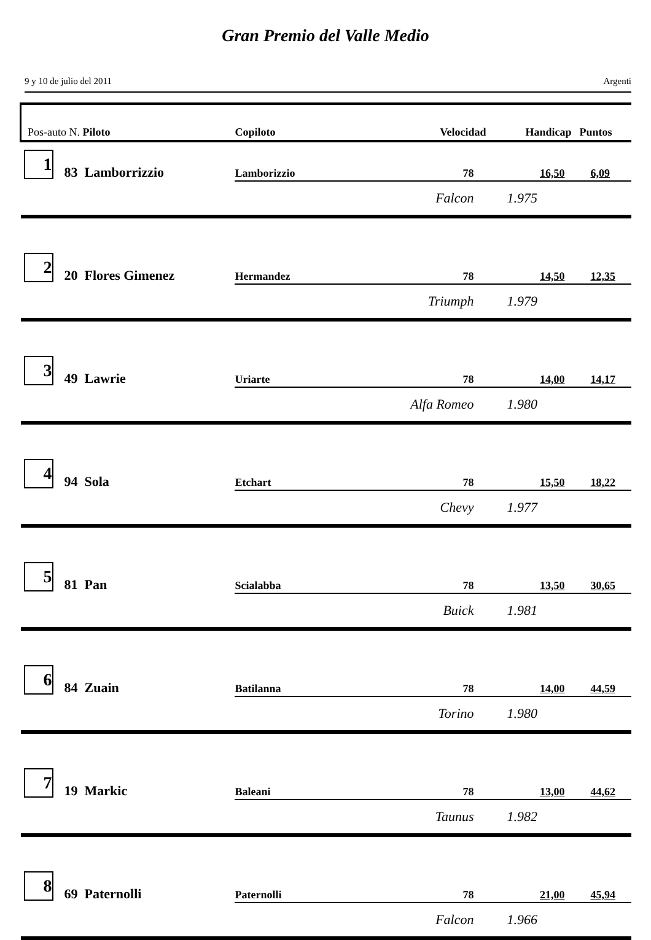Gran Premio del Valle Medio
9 y 10 de julio del 2011 Argenti
| Pos-auto N. Piloto | | Copiloto | Velocidad | Handicap | Puntos |
| --- | --- | --- | --- | --- | --- |
| 1 | 83 Lamborrizzio | Lamborizzio | 78 | 16,50 | 6,09 |
| | | | Falcon | 1.975 | |
| 2 | 20 Flores Gimenez | Hermandez | 78 | 14,50 | 12,35 |
| | | | Triumph | 1.979 | |
| 3 | 49 Lawrie | Uriarte | 78 | 14,00 | 14,17 |
| | | | Alfa Romeo | 1.980 | |
| 4 | 94 Sola | Etchart | 78 | 15,50 | 18,22 |
| | | | Chevy | 1.977 | |
| 5 | 81 Pan | Scialabba | 78 | 13,50 | 30,65 |
| | | | Buick | 1.981 | |
| 6 | 84 Zuain | Batilanna | 78 | 14,00 | 44,59 |
| | | | Torino | 1.980 | |
| 7 | 19 Markic | Baleani | 78 | 13,00 | 44,62 |
| | | | Taunus | 1.982 | |
| 8 | 69 Paternolli | Paternolli | 78 | 21,00 | 45,94 |
| | | | Falcon | 1.966 | |